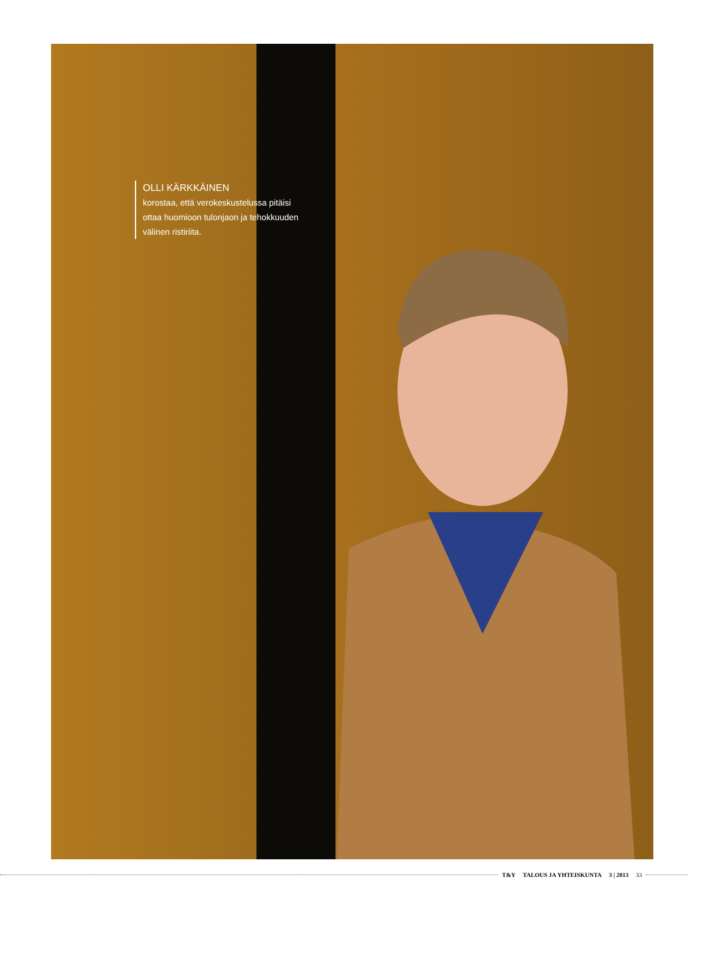OLLI KÄRKKÄINEN
korostaa, että verokeskustelussa pitäisi ottaa huomioon tulonjaon ja tehokkuuden välinen ristiriita.
T&Y TALOUS JA YHTEISKUNTA 3 | 2013 33